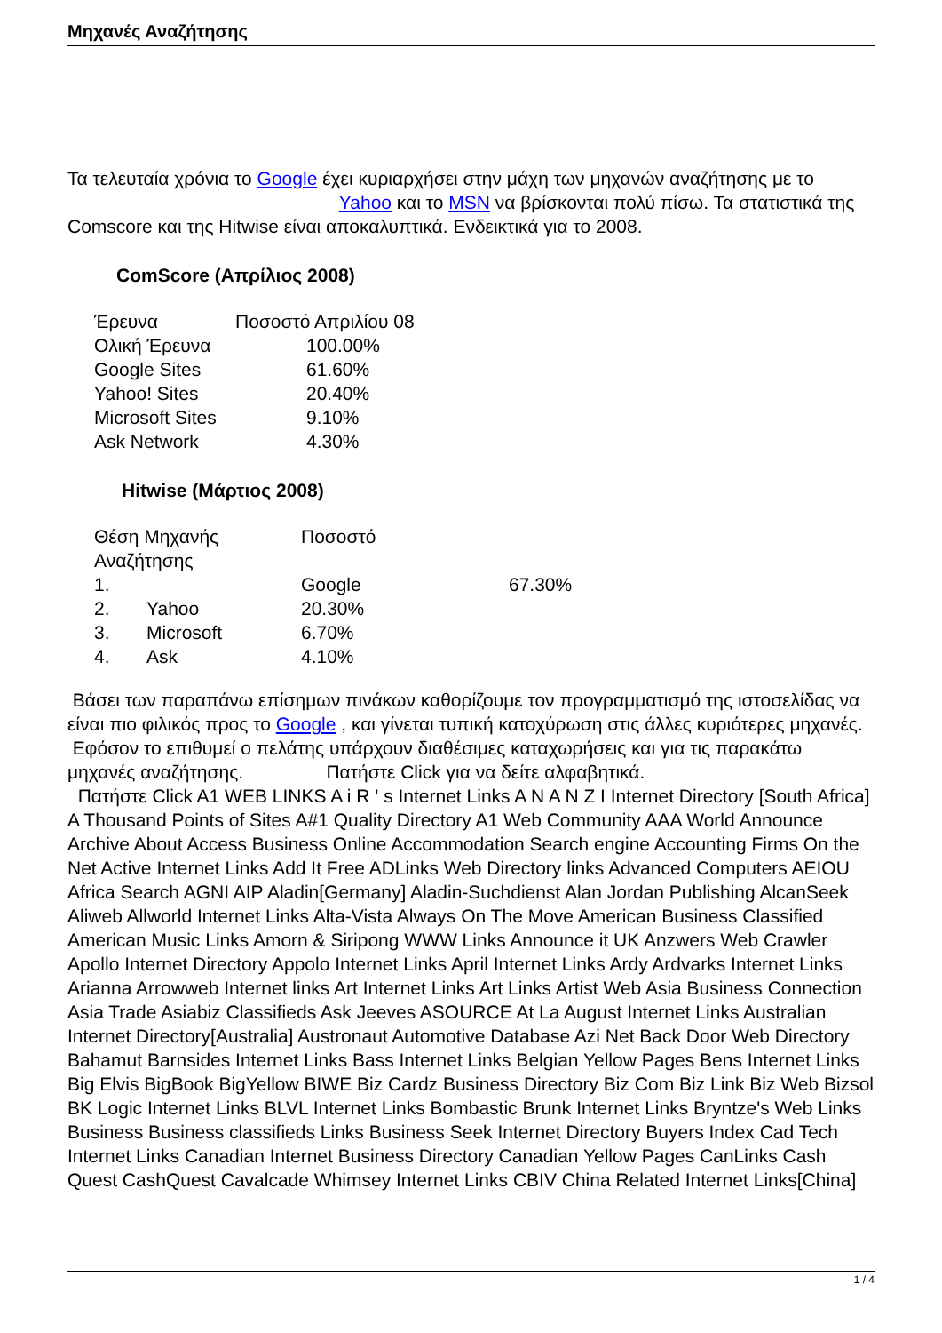Μηχανές Αναζήτησης
Τα τελευταία χρόνια το Google έχει κυριαρχήσει στην μάχη των μηχανών αναζήτησης με το Yahoo και το MSN να βρίσκονται πολύ πίσω. Τα στατιστικά της Comscore και της Hitwise είναι αποκαλυπτικά. Ενδεικτικά για το 2008.
ComScore (Απρίλιος 2008)
| Έρευνα | Ποσοστό Απριλίου 08 |
| Ολική Έρευνα | 100.00% |
| Google Sites | 61.60% |
| Yahoo! Sites | 20.40% |
| Microsoft Sites | 9.10% |
| Ask Network | 4.30% |
Hitwise (Μάρτιος 2008)
| Θέση Μηχανής Αναζήτησης | | Ποσοστό | |
| 1. | | Google | 67.30% |
| 2. | Yahoo | 20.30% | |
| 3. | Microsoft | 6.70% | |
| 4. | Ask | 4.10% | |
Βάσει των παραπάνω επίσημων πινάκων καθορίζουμε τον προγραμματισμό της ιστοσελίδας να είναι πιο φιλικός προς το Google , και γίνεται τυπική κατοχύρωση στις άλλες κυριότερες μηχανές.
Εφόσον το επιθυμεί ο πελάτης υπάρχουν διαθέσιμες καταχωρήσεις και για τις παρακάτω μηχανές αναζήτησης. Πατήστε Click για να δείτε αλφαβητικά.
Πατήστε Click A1 WEB LINKS A i R ' s Internet Links A N A N Z I Internet Directory [South Africa] A Thousand Points of Sites A#1 Quality Directory A1 Web Community AAA World Announce Archive About Access Business Online Accommodation Search engine Accounting Firms On the Net Active Internet Links Add It Free ADLinks Web Directory links Advanced Computers AEIOU Africa Search AGNI AIP Aladin[Germany] Aladin-Suchdienst Alan Jordan Publishing AlcanSeek Aliweb Allworld Internet Links Alta-Vista Always On The Move American Business Classified American Music Links Amorn & Siripong WWW Links Announce it UK Anzwers Web Crawler Apollo Internet Directory Appolo Internet Links April Internet Links Ardy Ardvarks Internet Links Arianna Arrowweb Internet links Art Internet Links Art Links Artist Web Asia Business Connection Asia Trade Asiabiz Classifieds Ask Jeeves ASOURCE At La August Internet Links Australian Internet Directory[Australia] Austronaut Automotive Database Azi Net Back Door Web Directory Bahamut Barnsides Internet Links Bass Internet Links Belgian Yellow Pages Bens Internet Links Big Elvis BigBook BigYellow BIWE Biz Cardz Business Directory Biz Com Biz Link Biz Web Bizsol BK Logic Internet Links BLVL Internet Links Bombastic Brunk Internet Links Bryntze's Web Links Business Business classifieds Links Business Seek Internet Directory Buyers Index Cad Tech Internet Links Canadian Internet Business Directory Canadian Yellow Pages CanLinks Cash Quest CashQuest Cavalcade Whimsey Internet Links CBIV China Related Internet Links[China]
1 / 4